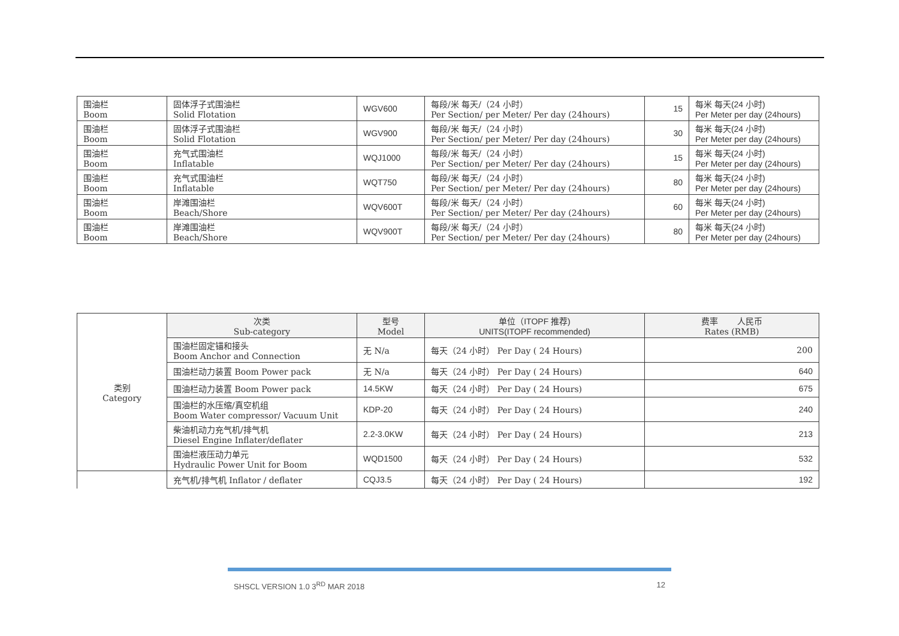| 围油栏 Boom | 固体浮子式围油栏 Solid Flotation | WGV600 | 每段/米 每天/（24 小时） Per Section/ per Meter/ Per day (24hours) | 15 | 每米 每天(24 小时) Per Meter per day (24hours) |
| 围油栏 Boom | 固体浮子式围油栏 Solid Flotation | WGV900 | 每段/米 每天/（24 小时） Per Section/ per Meter/ Per day (24hours) | 30 | 每米 每天(24 小时) Per Meter per day (24hours) |
| 围油栏 Boom | 充气式围油栏 Inflatable | WQJ1000 | 每段/米 每天/（24 小时） Per Section/ per Meter/ Per day (24hours) | 15 | 每米 每天(24 小时) Per Meter per day (24hours) |
| 围油栏 Boom | 充气式围油栏 Inflatable | WQT750 | 每段/米 每天/（24 小时） Per Section/ per Meter/ Per day (24hours) | 80 | 每米 每天(24 小时) Per Meter per day (24hours) |
| 围油栏 Boom | 岸滩围油栏 Beach/Shore | WQV600T | 每段/米 每天/（24 小时） Per Section/ per Meter/ Per day (24hours) | 60 | 每米 每天(24 小时) Per Meter per day (24hours) |
| 围油栏 Boom | 岸滩围油栏 Beach/Shore | WQV900T | 每段/米 每天/（24 小时） Per Section/ per Meter/ Per day (24hours) | 80 | 每米 每天(24 小时) Per Meter per day (24hours) |
| 类别 Category | 次类 Sub-category | 型号 Model | 单位（ITOPF 推荐) UNITS(ITOPF recommended) | 费率 人民币 Rates (RMB) |
| | 围油栏固定锚和接头 Boom Anchor and Connection | 无 N/a | 每天（24 小时） Per Day ( 24 Hours) | 200 |
| | 围油栏动力装置 Boom Power pack | 无 N/a | 每天（24 小时） Per Day ( 24 Hours) | 640 |
| | 围油栏动力装置 Boom Power pack | 14.5KW | 每天（24 小时） Per Day ( 24 Hours) | 675 |
| | 围油栏的水压缩/真空机组 Boom Water compressor/ Vacuum Unit | KDP-20 | 每天（24 小时） Per Day ( 24 Hours) | 240 |
| | 柴油机动力充气机/排气机 Diesel Engine Inflater/deflater | 2.2-3.0KW | 每天（24 小时） Per Day ( 24 Hours) | 213 |
| | 围油栏液压动力单元 Hydraulic Power Unit for Boom | WQD1500 | 每天（24 小时） Per Day ( 24 Hours) | 532 |
| | 充气机/排气机 Inflator / deflater | CQJ3.5 | 每天（24 小时） Per Day ( 24 Hours) | 192 |
SHSCL VERSION 1.0 3<sup>RD</sup> MAR 2018 12